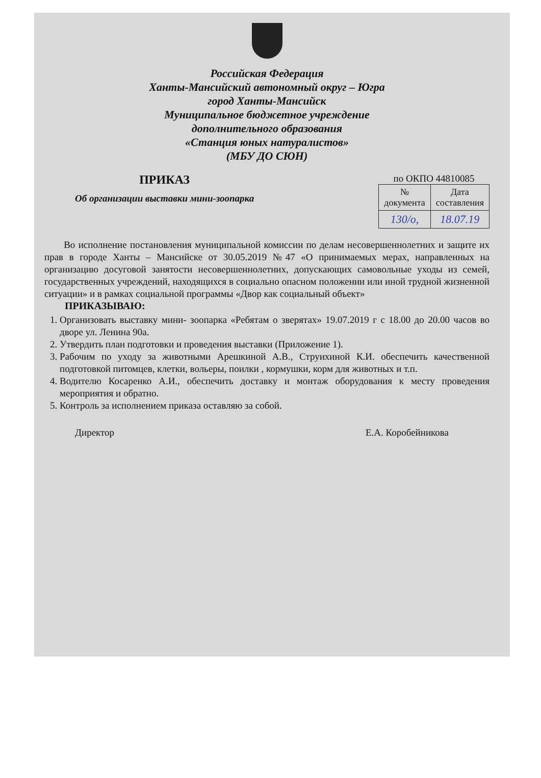Российская Федерация
Ханты-Мансийский автономный округ – Югра
город Ханты-Мансийск
Муниципальное бюджетное учреждение
дополнительного образования
«Станция юных натуралистов»
(МБУ ДО СЮН)
ПРИКАЗ
Об организации выставки мини-зоопарка
по ОКПО 44810085
| № документа | Дата составления |
| --- | --- |
| 130/о, | 18.07.19 |
Во исполнение постановления муниципальной комиссии по делам несовершеннолетних и защите их прав в городе Ханты – Мансийске от 30.05.2019 №47 «О принимаемых мерах, направленных на организацию досуговой занятости несовершеннолетних, допускающих самовольные уходы из семей, государственных учреждений, находящихся в социально опасном положении или иной трудной жизненной ситуации» и в рамках социальной программы «Двор как социальный объект»
ПРИКАЗЫВАЮ:
1. Организовать выставку мини- зоопарка «Ребятам о зверятах» 19.07.2019 г с 18.00 до 20.00 часов во дворе ул. Ленина 90а.
2. Утвердить план подготовки и проведения выставки (Приложение 1).
3. Рабочим по уходу за животными Арешкиной А.В., Струихиной К.И. обеспечить качественной подготовкой питомцев, клетки, вольеры, поилки , кормушки, корм для животных и т.п.
4. Водителю Косаренко А.И., обеспечить доставку и монтаж оборудования к месту проведения мероприятия и обратно.
5. Контроль за исполнением приказа оставляю за собой.
Директор Е.А. Коробейникова